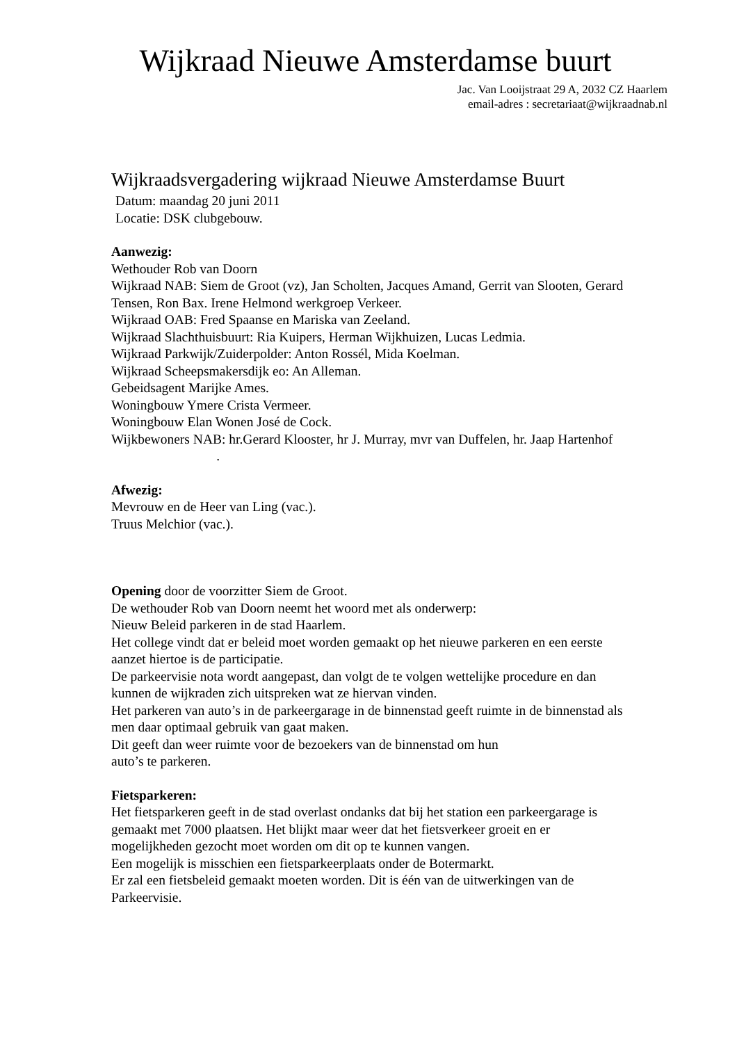Wijkraad Nieuwe Amsterdamse buurt
Jac. Van Looijstraat 29 A, 2032 CZ Haarlem
email-adres : secretariaat@wijkraadnab.nl
Wijkraadsvergadering wijkraad Nieuwe Amsterdamse Buurt
Datum: maandag 20 juni 2011
Locatie: DSK clubgebouw.
Aanwezig:
Wethouder Rob van Doorn
Wijkraad NAB: Siem de Groot (vz), Jan Scholten, Jacques Amand, Gerrit van Slooten, Gerard Tensen, Ron Bax. Irene Helmond werkgroep Verkeer.
Wijkraad OAB: Fred Spaanse en Mariska van Zeeland.
Wijkraad Slachthuisbuurt: Ria Kuipers, Herman Wijkhuizen, Lucas Ledmia.
Wijkraad Parkwijk/Zuiderpolder: Anton Rossél, Mida Koelman.
Wijkraad Scheepsmakersdijk eo: An Alleman.
Gebeidsagent Marijke Ames.
Woningbouw Ymere Crista Vermeer.
Woningbouw Elan Wonen José de Cock.
Wijkbewoners NAB: hr.Gerard Klooster, hr J. Murray, mvr van Duffelen, hr. Jaap Hartenhof .
Afwezig:
Mevrouw en de Heer van Ling (vac.).
Truus Melchior (vac.).
Opening door de voorzitter Siem de Groot.
De wethouder Rob van Doorn neemt het woord met als onderwerp:
Nieuw Beleid parkeren in de stad Haarlem.
Het college vindt dat er beleid moet worden gemaakt op het nieuwe parkeren en een eerste aanzet hiertoe is de participatie.
De parkeervisie nota wordt aangepast, dan volgt de te volgen wettelijke procedure en dan kunnen de wijkraden zich uitspreken wat ze hiervan vinden.
Het parkeren van auto’s in de parkeergarage in de binnenstad geeft ruimte in de binnenstad als men daar optimaal gebruik van gaat maken.
Dit geeft dan weer ruimte voor de bezoekers van de binnenstad om hun
auto’s te parkeren.
Fietsparkeren:
Het fietsparkeren geeft in de stad overlast ondanks dat bij het station een parkeergarage is gemaakt met 7000 plaatsen. Het blijkt maar weer dat het fietsverkeer groeit en er mogelijkheden gezocht moet worden om dit op te kunnen vangen.
Een mogelijk is misschien een fietsparkeerplaats onder de Botermarkt.
Er zal een fietsbeleid gemaakt moeten worden. Dit is één van de uitwerkingen van de Parkeervisie.